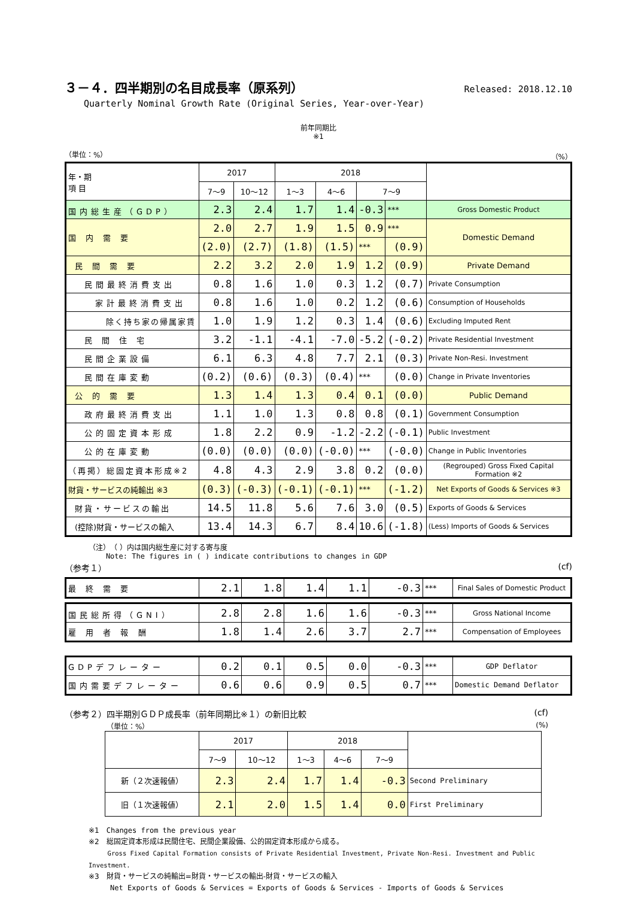３－４．四半期別の名目成長率（原系列） Released: 2018.12.10
Quarterly Nominal Growth Rate (Original Series, Year-over-Year)
前年同期比
※1
（単位：%） （%）
| 年・期 項 目 | 2017 | | 2018 | | | | |
| --- | --- | --- | --- | --- | --- | --- | --- |
| | 7～9 | 10～12 | 1～3 | 4～6 | 7～9 | | |
| 国内総生産（GDP） | 2.3 | 2.4 | 1.7 | 1.4 | -0.3 | *** | Gross Domestic Product |
| 国 内 需 要 | 2.0 | 2.7 | 1.9 | 1.5 | 0.9 | *** | Domestic Demand |
| | (2.0) | (2.7) | (1.8) | (1.5) | *** | (0.9) | |
| 民 間 需 要 | 2.2 | 3.2 | 2.0 | 1.9 | 1.2 | (0.9) | Private Demand |
| 民間最終消費支出 | 0.8 | 1.6 | 1.0 | 0.3 | 1.2 | (0.7) | Private Consumption |
| 家計最終消費支出 | 0.8 | 1.6 | 1.0 | 0.2 | 1.2 | (0.6) | Consumption of Households |
| 除く持ち家の帰属家賃 | 1.0 | 1.9 | 1.2 | 0.3 | 1.4 | (0.6) | Excluding Imputed Rent |
| 民 間 住 宅 | 3.2 | -1.1 | -4.1 | -7.0 | -5.2 | (-0.2) | Private Residential Investment |
| 民間企業設備 | 6.1 | 6.3 | 4.8 | 7.7 | 2.1 | (0.3) | Private Non-Resi. Investment |
| 民間在庫変動 | (0.2) | (0.6) | (0.3) | (0.4) | *** | (0.0) | Change in Private Inventories |
| 公 的 需 要 | 1.3 | 1.4 | 1.3 | 0.4 | 0.1 | (0.0) | Public Demand |
| 政府最終消費支出 | 1.1 | 1.0 | 1.3 | 0.8 | 0.8 | (0.1) | Government Consumption |
| 公的固定資本形成 | 1.8 | 2.2 | 0.9 | -1.2 | -2.2 | (-0.1) | Public Investment |
| 公的在庫変動 | (0.0) | (0.0) | (0.0) | (-0.0) | *** | (-0.0) | Change in Public Inventories |
| （再掲）総固定資本形成※2 | 4.8 | 4.3 | 2.9 | 3.8 | 0.2 | (0.0) | (Regrouped) Gross Fixed Capital Formation ※2 |
| 財貨・サービスの純輸出 ※3 | (0.3) | (-0.3) | (-0.1) | (-0.1) | *** | (-1.2) | Net Exports of Goods & Services ※3 |
| 財貨・サービスの輸出 | 14.5 | 11.8 | 5.6 | 7.6 | 3.0 | (0.5) | Exports of Goods & Services |
| (控除)財貨・サービスの輸入 | 13.4 | 14.3 | 6.7 | 8.4 | 10.6 | (-1.8) | (Less) Imports of Goods & Services |
（注）　（ ）内は国内総生産に対する寄与度
Note: The figures in ( ) indicate contributions to changes in GDP
（参考１） (cf)
| 最 終 需 要 | 2.1 | 1.8 | 1.4 | 1.1 | -0.3 | *** | Final Sales of Domestic Product |
| 国民総所得（GNI） | 2.8 | 2.8 | 1.6 | 1.6 | -0.3 | *** | Gross National Income |
| 雇 用 者 報 酬 | 1.8 | 1.4 | 2.6 | 3.7 | 2.7 | *** | Compensation of Employees |
| GDPデフレーター | 0.2 | 0.1 | 0.5 | 0.0 | -0.3 | *** | GDP Deflator |
| 国内需要デフレーター | 0.6 | 0.6 | 0.9 | 0.5 | 0.7 | *** | Domestic Demand Deflator |
（参考２）四半期別ＧＤＰ成長率（前年同期比※１）の新旧比較 (cf)
（単位：%） (%)
| | 2017 | | 2018 | | | |
| --- | --- | --- | --- | --- | --- | --- |
| | 7～9 | 10～12 | 1～3 | 4～6 | 7～9 | |
| 新（２次速報値） | 2.3 | 2.4 | 1.7 | 1.4 | -0.3 | Second Preliminary |
| 旧（１次速報値） | 2.1 | 2.0 | 1.5 | 1.4 | 0.0 | First Preliminary |
※1　Changes from the previous year
※2　総固定資本形成は民間住宅、民間企業設備、公的固定資本形成から成る。
Gross Fixed Capital Formation consists of Private Residential Investment, Private Non-Resi. Investment and Public Investment.
※3　財貨・サービスの純輸出=財貨・サービスの輸出-財貨・サービスの輸入
Net Exports of Goods & Services = Exports of Goods & Services - Imports of Goods & Services